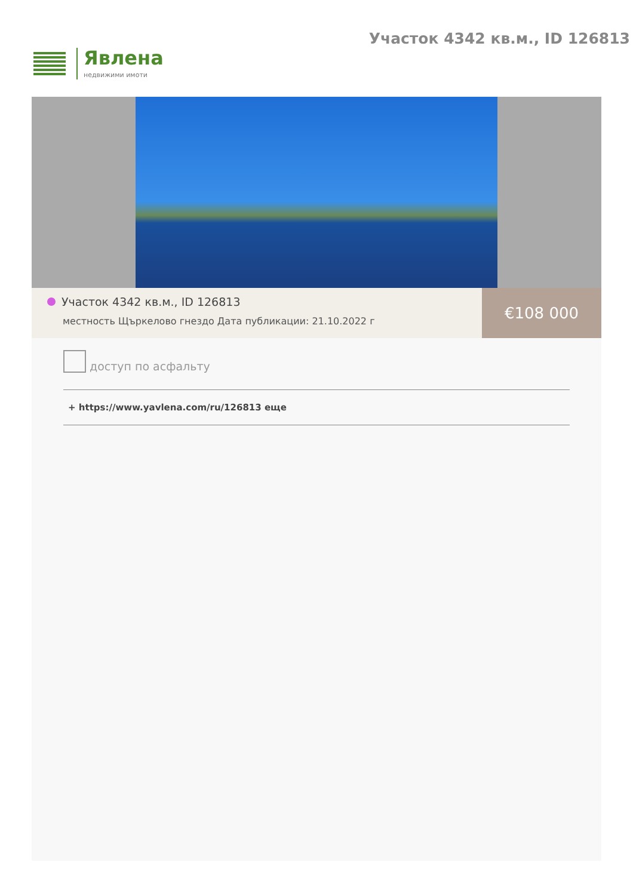Явлена
недвижими имоти
Участок 4342 кв.м., ID 126813
Участок 4342 кв.м., ID 126813
местность Щъркелово гнездо Дата публикации: 21.10.2022 г
€108 000
доступ по асфальту
+ https://www.yavlena.com/ru/126813 еще